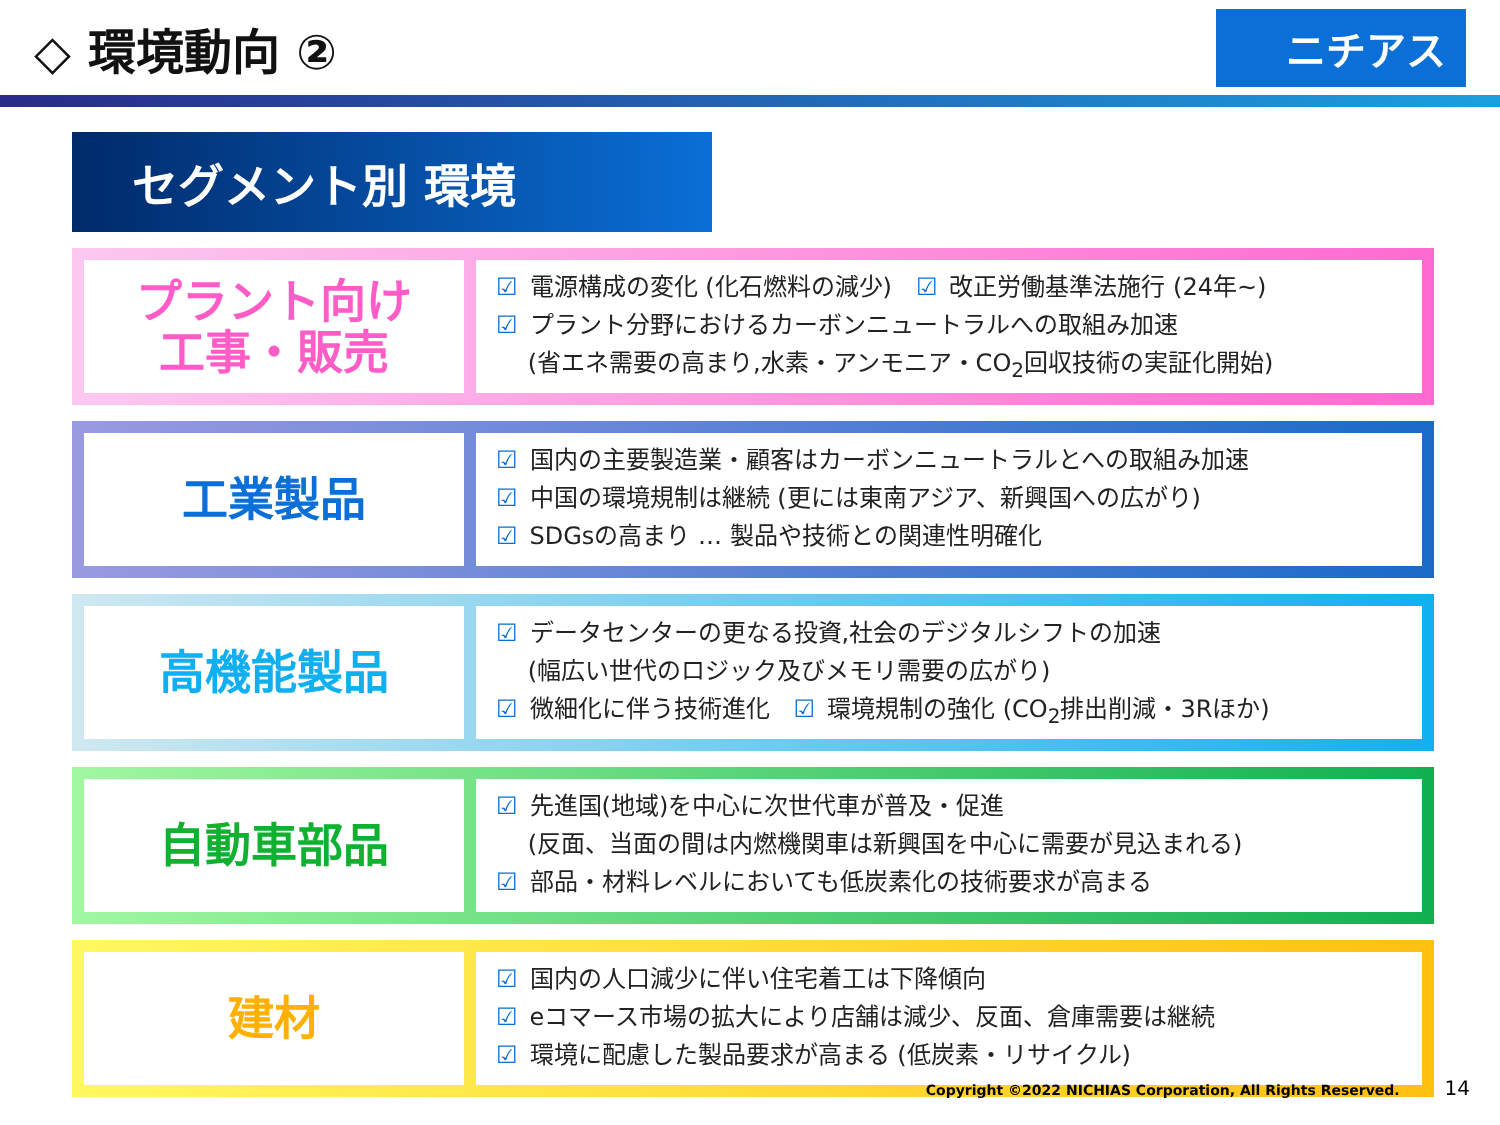◇ 環境動向 ②
ニチアス
セグメント別 環境
プラント向け
工事・販売
☑ 電源構成の変化 (化石燃料の減少)　☑ 改正労働基準法施行 (24年~)
☑ プラント分野におけるカーボンニュートラルへの取組み加速
　 (省エネ需要の高まり,水素・アンモニア・CO<sub>2</sub>回収技術の実証化開始)
工業製品
☑ 国内の主要製造業・顧客はカーボンニュートラルとへの取組み加速
☑ 中国の環境規制は継続 (更には東南アジア、新興国への広がり)
☑ SDGsの高まり … 製品や技術との関連性明確化
高機能製品
☑ データセンターの更なる投資,社会のデジタルシフトの加速
　 (幅広い世代のロジック及びメモリ需要の広がり)
☑ 微細化に伴う技術進化　☑ 環境規制の強化 (CO<sub>2</sub>排出削減・3Rほか)
自動車部品
☑ 先進国(地域)を中心に次世代車が普及・促進
　 (反面、当面の間は内燃機関車は新興国を中心に需要が見込まれる)
☑ 部品・材料レベルにおいても低炭素化の技術要求が高まる
建材
☑ 国内の人口減少に伴い住宅着工は下降傾向
☑ eコマース市場の拡大により店舗は減少、反面、倉庫需要は継続
☑ 環境に配慮した製品要求が高まる (低炭素・リサイクル)
Copyright ©2022 NICHIAS Corporation, All Rights Reserved. 14